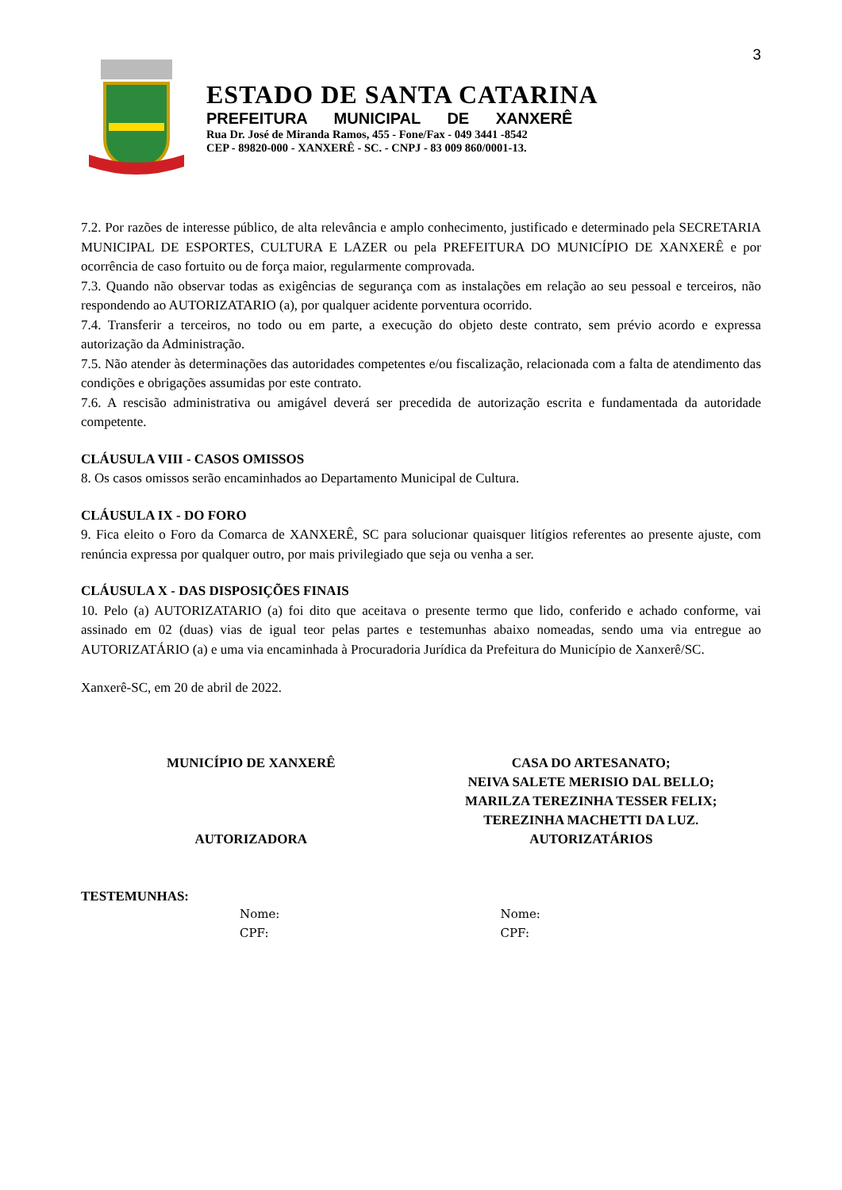3
ESTADO DE SANTA CATARINA
PREFEITURA MUNICIPAL DE XANXERÊ
Rua Dr. José de Miranda Ramos, 455 - Fone/Fax - 049 3441 -8542
CEP - 89820-000 - XANXERÊ - SC. - CNPJ - 83 009 860/0001-13.
7.2. Por razões de interesse público, de alta relevância e amplo conhecimento, justificado e determinado pela SECRETARIA MUNICIPAL DE ESPORTES, CULTURA E LAZER ou pela PREFEITURA DO MUNICÍPIO DE XANXERÊ e por ocorrência de caso fortuito ou de força maior, regularmente comprovada.
7.3. Quando não observar todas as exigências de segurança com as instalações em relação ao seu pessoal e terceiros, não respondendo ao AUTORIZATARIO (a), por qualquer acidente porventura ocorrido.
7.4. Transferir a terceiros, no todo ou em parte, a execução do objeto deste contrato, sem prévio acordo e expressa autorização da Administração.
7.5. Não atender às determinações das autoridades competentes e/ou fiscalização, relacionada com a falta de atendimento das condições e obrigações assumidas por este contrato.
7.6. A rescisão administrativa ou amigável deverá ser precedida de autorização escrita e fundamentada da autoridade competente.
CLÁUSULA VIII - CASOS OMISSOS
8. Os casos omissos serão encaminhados ao Departamento Municipal de Cultura.
CLÁUSULA IX - DO FORO
9. Fica eleito o Foro da Comarca de XANXERÊ, SC para solucionar quaisquer litígios referentes ao presente ajuste, com renúncia expressa por qualquer outro, por mais privilegiado que seja ou venha a ser.
CLÁUSULA X - DAS DISPOSIÇÕES FINAIS
10. Pelo (a) AUTORIZATARIO (a) foi dito que aceitava o presente termo que lido, conferido e achado conforme, vai assinado em 02 (duas) vias de igual teor pelas partes e testemunhas abaixo nomeadas, sendo uma via entregue ao AUTORIZATÁRIO (a) e uma via encaminhada à Procuradoria Jurídica da Prefeitura do Município de Xanxerê/SC.
Xanxerê-SC, em 20 de abril de 2022.
MUNICÍPIO DE XANXERÊ
AUTORIZADORA
CASA DO ARTESANATO;
NEIVA SALETE MERISIO DAL BELLO;
MARILZA TEREZINHA TESSER FELIX;
TEREZINHA MACHETTI DA LUZ.
AUTORIZATÁRIOS
TESTEMUNHAS:
Nome:
CPF:
Nome:
CPF: